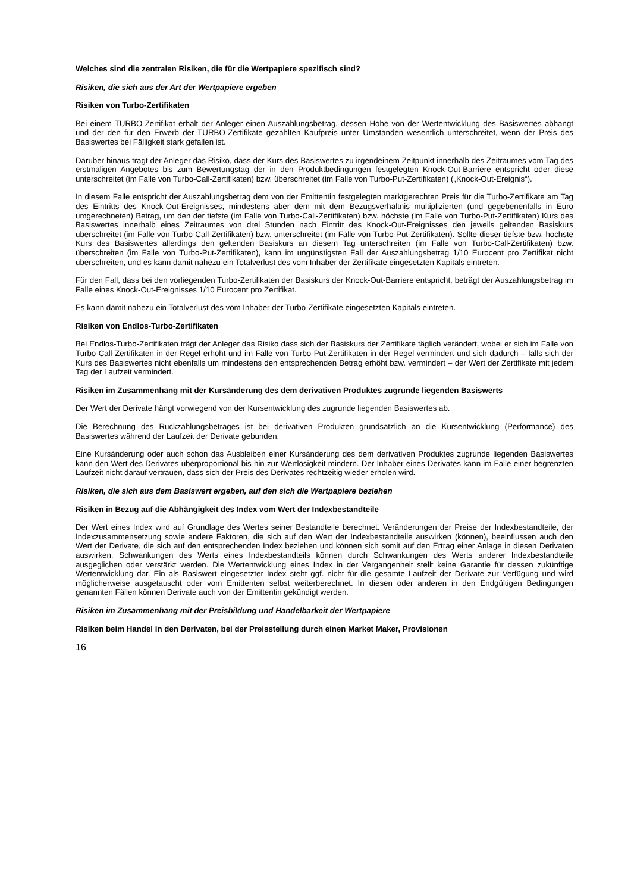Welches sind die zentralen Risiken, die für die Wertpapiere spezifisch sind?
Risiken, die sich aus der Art der Wertpapiere ergeben
Risiken von Turbo-Zertifikaten
Bei einem TURBO-Zertifikat erhält der Anleger einen Auszahlungsbetrag, dessen Höhe von der Wertentwicklung des Basiswertes abhängt und der den für den Erwerb der TURBO-Zertifikate gezahlten Kaufpreis unter Umständen wesentlich unterschreitet, wenn der Preis des Basiswertes bei Fälligkeit stark gefallen ist.
Darüber hinaus trägt der Anleger das Risiko, dass der Kurs des Basiswertes zu irgendeinem Zeitpunkt innerhalb des Zeitraumes vom Tag des erstmaligen Angebotes bis zum Bewertungstag der in den Produktbedingungen festgelegten Knock-Out-Barriere entspricht oder diese unterschreitet (im Falle von Turbo-Call-Zertifikaten) bzw. überschreitet (im Falle von Turbo-Put-Zertifikaten) („Knock-Out-Ereignis“).
In diesem Falle entspricht der Auszahlungsbetrag dem von der Emittentin festgelegten marktgerechten Preis für die Turbo-Zertifikate am Tag des Eintritts des Knock-Out-Ereignisses, mindestens aber dem mit dem Bezugsverhältnis multiplizierten (und gegebenenfalls in Euro umgerechneten) Betrag, um den der tiefste (im Falle von Turbo-Call-Zertifikaten) bzw. höchste (im Falle von Turbo-Put-Zertifikaten) Kurs des Basiswertes innerhalb eines Zeitraumes von drei Stunden nach Eintritt des Knock-Out-Ereignisses den jeweils geltenden Basiskurs überschreitet (im Falle von Turbo-Call-Zertifikaten) bzw. unterschreitet (im Falle von Turbo-Put-Zertifikaten). Sollte dieser tiefste bzw. höchste Kurs des Basiswertes allerdings den geltenden Basiskurs an diesem Tag unterschreiten (im Falle von Turbo-Call-Zertifikaten) bzw. überschreiten (im Falle von Turbo-Put-Zertifikaten), kann im ungünstigsten Fall der Auszahlungsbetrag 1/10 Eurocent pro Zertifikat nicht überschreiten, und es kann damit nahezu ein Totalverlust des vom Inhaber der Zertifikate eingesetzten Kapitals eintreten.
Für den Fall, dass bei den vorliegenden Turbo-Zertifikaten der Basiskurs der Knock-Out-Barriere entspricht, beträgt der Auszahlungsbetrag im Falle eines Knock-Out-Ereignisses 1/10 Eurocent pro Zertifikat.
Es kann damit nahezu ein Totalverlust des vom Inhaber der Turbo-Zertifikate eingesetzten Kapitals eintreten.
Risiken von Endlos-Turbo-Zertifikaten
Bei Endlos-Turbo-Zertifikaten trägt der Anleger das Risiko dass sich der Basiskurs der Zertifikate täglich verändert, wobei er sich im Falle von Turbo-Call-Zertifikaten in der Regel erhöht und im Falle von Turbo-Put-Zertifikaten in der Regel vermindert und sich dadurch – falls sich der Kurs des Basiswertes nicht ebenfalls um mindestens den entsprechenden Betrag erhöht bzw. vermindert – der Wert der Zertifikate mit jedem Tag der Laufzeit vermindert.
Risiken im Zusammenhang mit der Kursänderung des dem derivativen Produktes zugrunde liegenden Basiswerts
Der Wert der Derivate hängt vorwiegend von der Kursentwicklung des zugrunde liegenden Basiswertes ab.
Die Berechnung des Rückzahlungsbetrages ist bei derivativen Produkten grundsätzlich an die Kursentwicklung (Performance) des Basiswertes während der Laufzeit der Derivate gebunden.
Eine Kursänderung oder auch schon das Ausbleiben einer Kursänderung des dem derivativen Produktes zugrunde liegenden Basiswertes kann den Wert des Derivates überproportional bis hin zur Wertlosigkeit mindern. Der Inhaber eines Derivates kann im Falle einer begrenzten Laufzeit nicht darauf vertrauen, dass sich der Preis des Derivates rechtzeitig wieder erholen wird.
Risiken, die sich aus dem Basiswert ergeben, auf den sich die Wertpapiere beziehen
Risiken in Bezug auf die Abhängigkeit des Index vom Wert der Indexbestandteile
Der Wert eines Index wird auf Grundlage des Wertes seiner Bestandteile berechnet. Veränderungen der Preise der Indexbestandteile, der Indexzusammensetzung sowie andere Faktoren, die sich auf den Wert der Indexbestandteile auswirken (können), beeinflussen auch den Wert der Derivate, die sich auf den entsprechenden Index beziehen und können sich somit auf den Ertrag einer Anlage in diesen Derivaten auswirken. Schwankungen des Werts eines Indexbestandteils können durch Schwankungen des Werts anderer Indexbestandteile ausgeglichen oder verstärkt werden. Die Wertentwicklung eines Index in der Vergangenheit stellt keine Garantie für dessen zukünftige Wertentwicklung dar. Ein als Basiswert eingesetzter Index steht ggf. nicht für die gesamte Laufzeit der Derivate zur Verfügung und wird möglicherweise ausgetauscht oder vom Emittenten selbst weiterberechnet. In diesen oder anderen in den Endgültigen Bedingungen genannten Fällen können Derivate auch von der Emittentin gekündigt werden.
Risiken im Zusammenhang mit der Preisbildung und Handelbarkeit der Wertpapiere
Risiken beim Handel in den Derivaten, bei der Preisstellung durch einen Market Maker, Provisionen
16